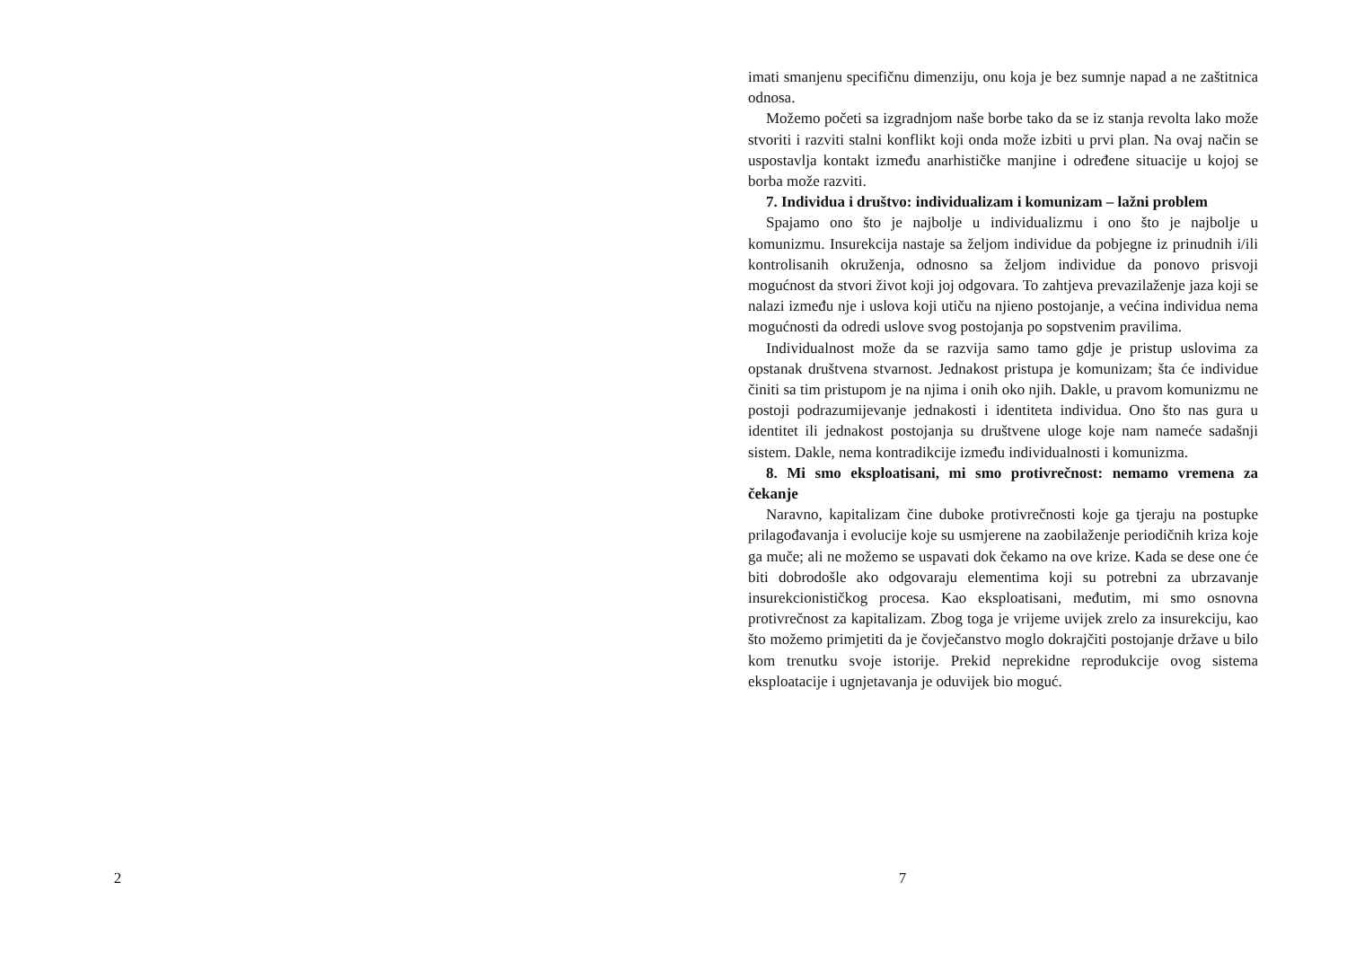2
imati smanjenu specifičnu dimenziju, onu koja je bez sumnje napad a ne zaštitnica odnosa.
Možemo početi sa izgradnjom naše borbe tako da se iz stanja revolta lako može stvoriti i razviti stalni konflikt koji onda može izbiti u prvi plan. Na ovaj način se uspostavlja kontakt između anarhističke manjine i određene situacije u kojoj se borba može razviti.
7. Individua i društvo: individualizam i komunizam – lažni problem
Spajamo ono što je najbolje u individualizmu i ono što je najbolje u komunizmu. Insurekcija nastaje sa željom individue da pobjegne iz prinudnih i/ili kontrolisanih okruženja, odnosno sa željom individue da ponovo prisvoji mogućnost da stvori život koji joj odgovara. To zahtjeva prevazilaženje jaza koji se nalazi između nje i uslova koji utiču na njieno postojanje, a većina individua nema mogućnosti da odredi uslove svog postojanja po sopstvenim pravilima.
Individualnost može da se razvija samo tamo gdje je pristup uslovima za opstanak društvena stvarnost. Jednakost pristupa je komunizam; šta će individue činiti sa tim pristupom je na njima i onih oko njih. Dakle, u pravom komunizmu ne postoji podrazumijevanje jednakosti i identiteta individua. Ono što nas gura u identitet ili jednakost postojanja su društvene uloge koje nam nameće sadašnji sistem. Dakle, nema kontradikcije između individualnosti i komunizma.
8. Mi smo eksploatisani, mi smo protivrečnost: nemamo vremena za čekanje
Naravno, kapitalizam čine duboke protivrečnosti koje ga tjeraju na postupke prilagođavanja i evolucije koje su usmjerene na zaobilaženje periodičnih kriza koje ga muče; ali ne možemo se uspavati dok čekamo na ove krize. Kada se dese one će biti dobrodošle ako odgovaraju elementima koji su potrebni za ubrzavanje insurekcionističkog procesa. Kao eksploatisani, međutim, mi smo osnovna protivrečnost za kapitalizam. Zbog toga je vrijeme uvijek zrelo za insurekciju, kao što možemo primjetiti da je čovječanstvo moglo dokrajčiti postojanje države u bilo kom trenutku svoje istorije. Prekid neprekidne reprodukcije ovog sistema eksploatacije i ugnjetavanja je oduvijek bio moguć.
7